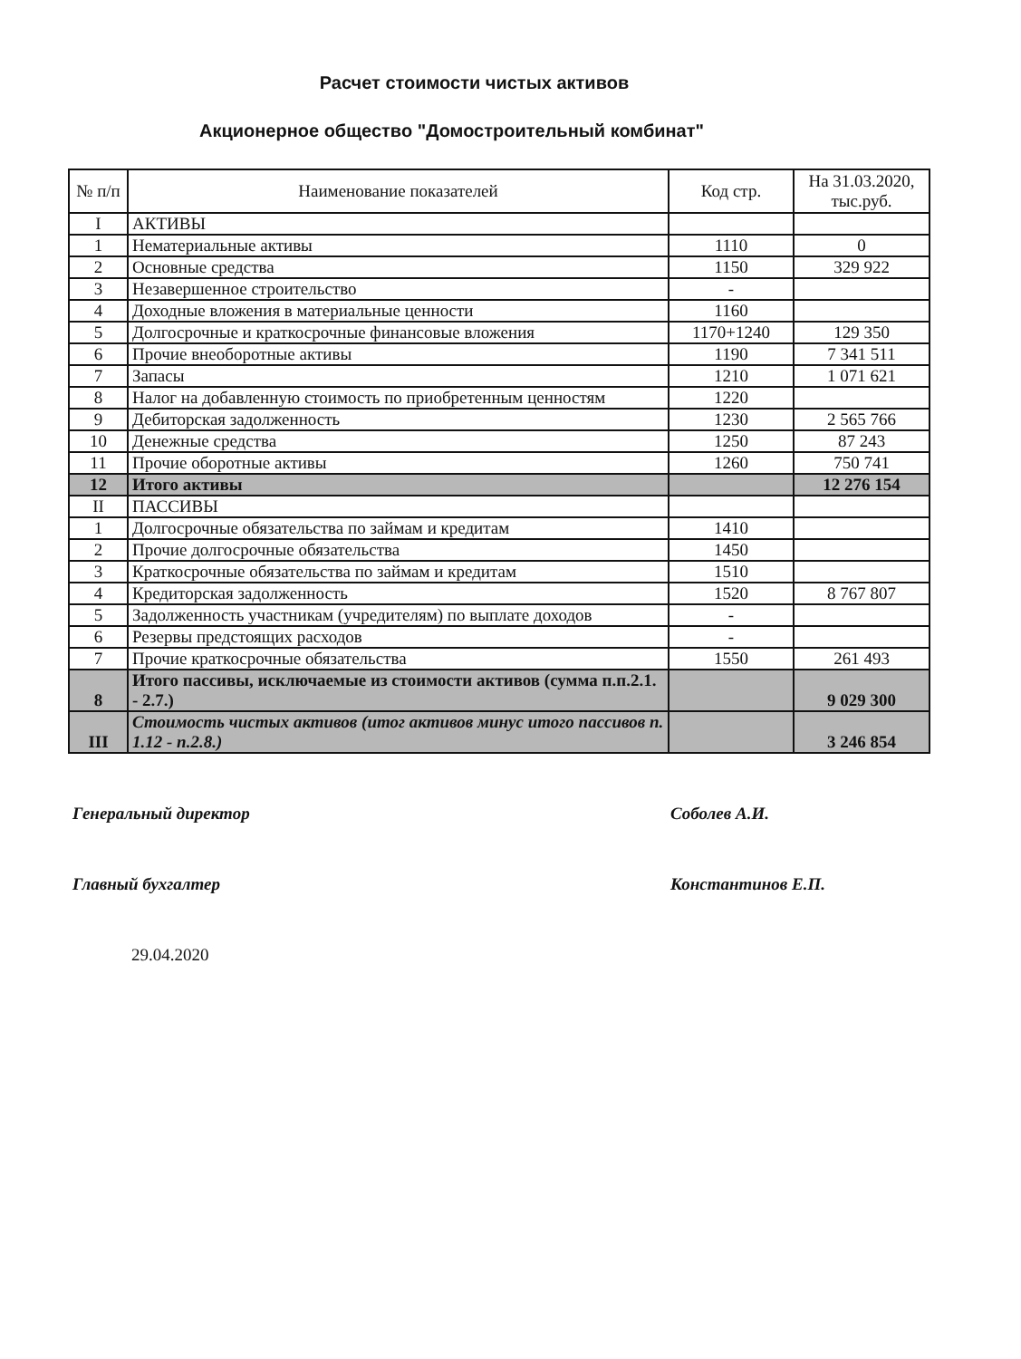Расчет стоимости чистых активов
Акционерное общество "Домостроительный комбинат"
| № п/п | Наименование показателей | Код стр. | На 31.03.2020, тыс.руб. |
| --- | --- | --- | --- |
| I | АКТИВЫ | | |
| 1 | Нематериальные активы | 1110 | 0 |
| 2 | Основные средства | 1150 | 329 922 |
| 3 | Незавершенное строительство | - | |
| 4 | Доходные вложения в материальные ценности | 1160 | |
| 5 | Долгосрочные и краткосрочные финансовые вложения | 1170+1240 | 129 350 |
| 6 | Прочие внеоборотные активы | 1190 | 7 341 511 |
| 7 | Запасы | 1210 | 1 071 621 |
| 8 | Налог на добавленную стоимость по приобретенным ценностям | 1220 | |
| 9 | Дебиторская задолженность | 1230 | 2 565 766 |
| 10 | Денежные средства | 1250 | 87 243 |
| 11 | Прочие оборотные активы | 1260 | 750 741 |
| 12 | Итого активы | | 12 276 154 |
| II | ПАССИВЫ | | |
| 1 | Долгосрочные обязательства по займам и кредитам | 1410 | |
| 2 | Прочие долгосрочные обязательства | 1450 | |
| 3 | Краткосрочные обязательства по займам и кредитам | 1510 | |
| 4 | Кредиторская задолженность | 1520 | 8 767 807 |
| 5 | Задолженность участникам (учредителям) по выплате доходов | - | |
| 6 | Резервы предстоящих расходов | - | |
| 7 | Прочие краткосрочные обязательства | 1550 | 261 493 |
| 8 | Итого пассивы, исключаемые из стоимости активов (сумма п.п.2.1. - 2.7.) | | 9 029 300 |
| III | Стоимость чистых активов (итог активов минус итого пассивов п. 1.12 - п.2.8.) | | 3 246 854 |
Генеральный директор Соболев А.И.
Главный бухгалтер Константинов Е.П.
29.04.2020